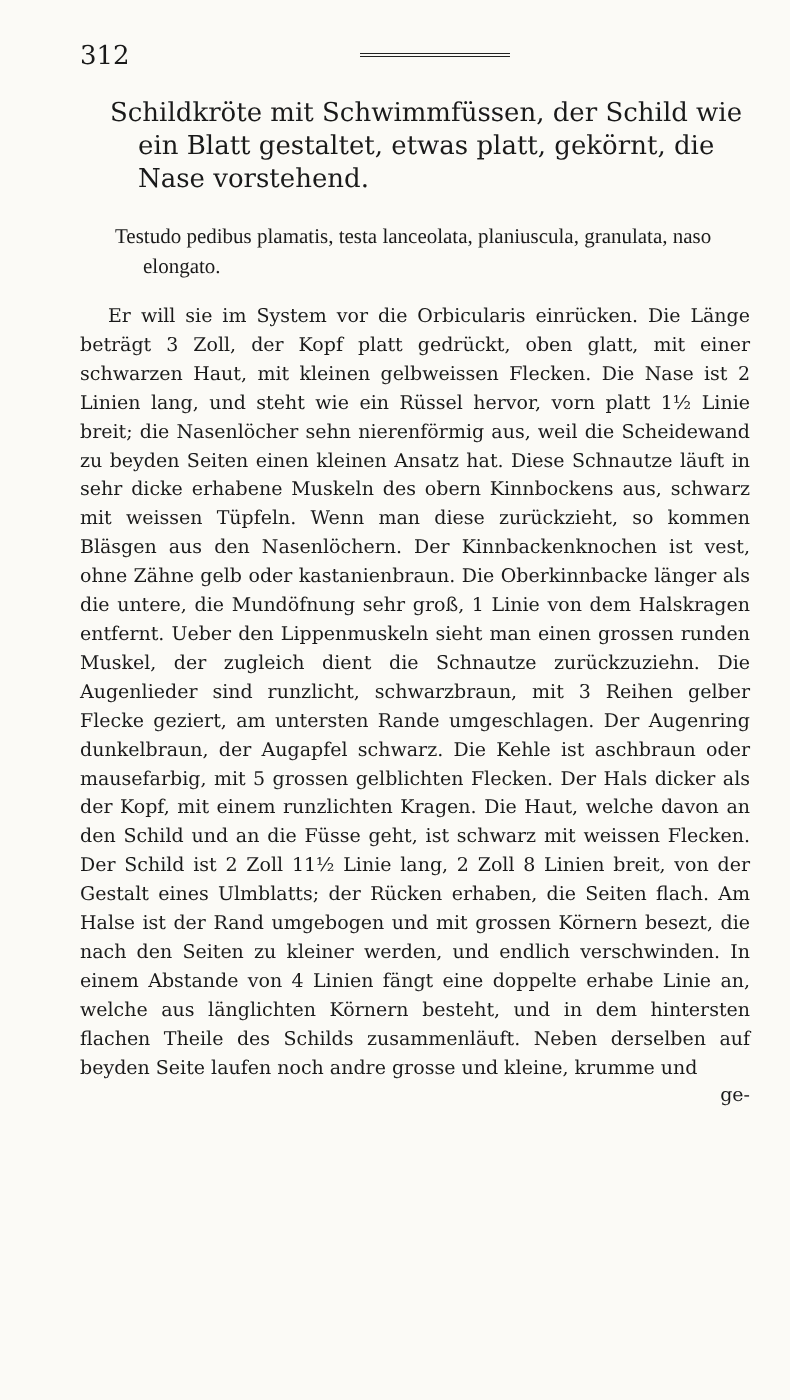312
Schildkröte mit Schwimmfüssen, der Schild wie ein Blatt gestaltet, etwas platt, gekörnt, die Nase vorstehend.
Testudo pedibus plamatis, testa lanceolata, planiuscula, granulata, naso elongato.
Er will sie im System vor die Orbicularis einrücken. Die Länge beträgt 3 Zoll, der Kopf platt gedrückt, oben glatt, mit einer schwarzen Haut, mit kleinen gelbweissen Flecken. Die Nase ist 2 Linien lang, und steht wie ein Rüssel hervor, vorn platt 1½ Linie breit; die Nasenlöcher sehn nierenförmig aus, weil die Scheidewand zu beyden Seiten einen kleinen Ansatz hat. Diese Schnautze läuft in sehr dicke erhabene Muskeln des obern Kinnbockens aus, schwarz mit weissen Tüpfeln. Wenn man diese zurückzieht, so kommen Bläsgen aus den Nasenlöchern. Der Kinnbackenknochen ist vest, ohne Zähne gelb oder kastanienbraun. Die Oberkinnbacke länger als die untere, die Mundöfnung sehr groß, 1 Linie von dem Halskragen entfernt. Ueber den Lippenmuskeln sieht man einen grossen runden Muskel, der zugleich dient die Schnautze zurückzuziehn. Die Augenlieder sind runzlicht, schwarzbraun, mit 3 Reihen gelber Flecke geziert, am untersten Rande umgeschlagen. Der Augenring dunkelbraun, der Augapfel schwarz. Die Kehle ist aschbraun oder mausefarbig, mit 5 grossen gelblichten Flecken. Der Hals dicker als der Kopf, mit einem runzlichten Kragen. Die Haut, welche davon an den Schild und an die Füsse geht, ist schwarz mit weissen Flecken. Der Schild ist 2 Zoll 11½ Linie lang, 2 Zoll 8 Linien breit, von der Gestalt eines Ulmblatts; der Rücken erhaben, die Seiten flach. Am Halse ist der Rand umgebogen und mit grossen Körnern besezt, die nach den Seiten zu kleiner werden, und endlich verschwinden. In einem Abstande von 4 Linien fängt eine doppelte erhabe Linie an, welche aus länglichten Körnern besteht, und in dem hintersten flachen Theile des Schilds zusammenläuft. Neben derselben auf beyden Seite laufen noch andre grosse und kleine, krumme und
ge-